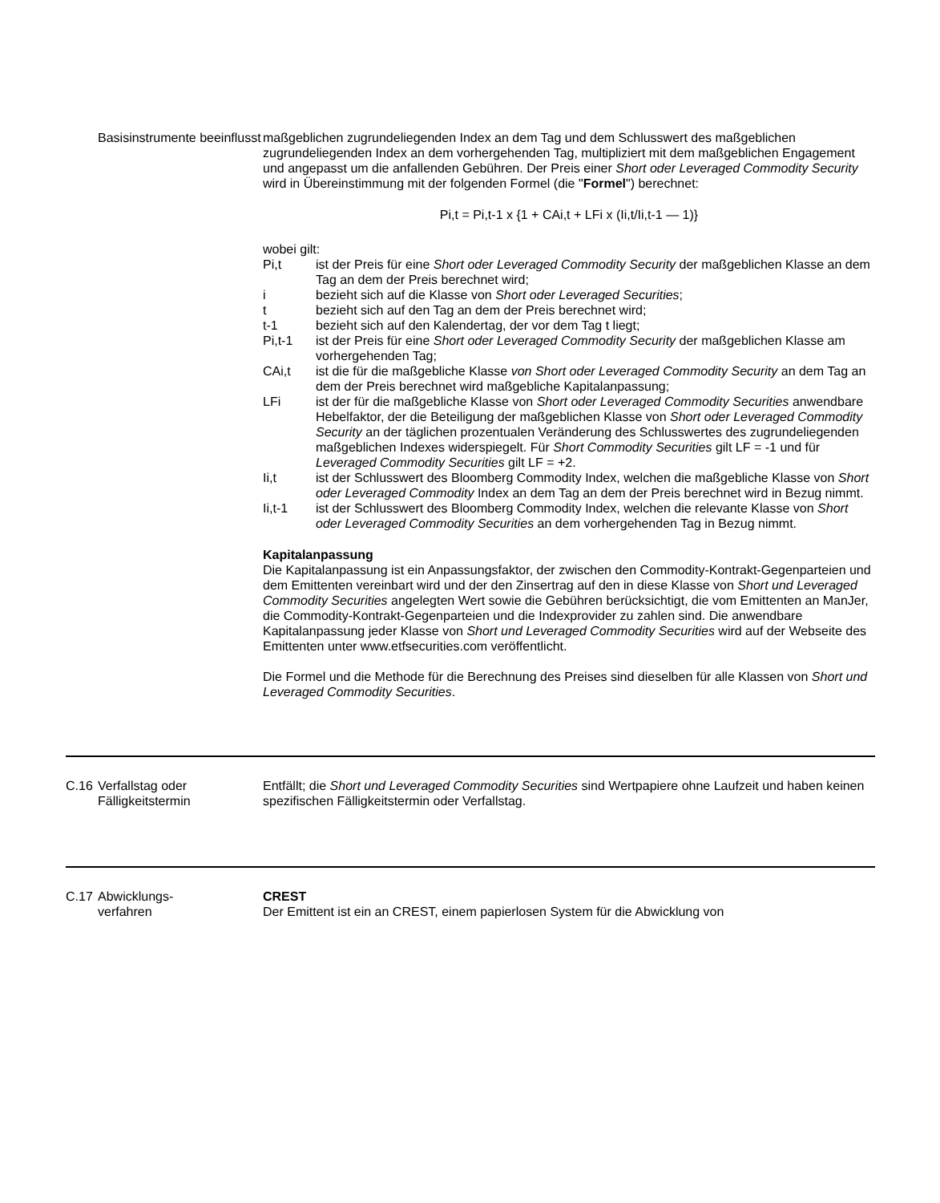| | Basisinstrumente beeinflusst | maßgeblichen zugrundeliegenden Index an dem Tag und dem Schlusswert des maßgeblichen zugrundeliegenden Index an dem vorhergehenden Tag, multipliziert mit dem maßgeblichen Engagement und angepasst um die anfallenden Gebühren. Der Preis einer Short oder Leveraged Commodity Security wird in Übereinstimmung mit der folgenden Formel (die " Formel ") berechnet: Pi,t = Pi,t-1 x {1 + CAi,t + LFi x (Ii,t/Ii,t-1 — 1)} wobei gilt: / Pi,t / ist der Preis für eine Short oder Leveraged Commodity Security der maßgeblichen Klasse an dem Tag an dem der Preis berechnet wird; / / i / bezieht sich auf die Klasse von Short oder Leveraged Securities ; / / t / bezieht sich auf den Tag an dem der Preis berechnet wird; / / t-1 / bezieht sich auf den Kalendertag, der vor dem Tag t liegt; / / Pi,t-1 / ist der Preis für eine Short oder Leveraged Commodity Security der maßgeblichen Klasse am vorhergehenden Tag; / / CAi,t / ist die für die maßgebliche Klasse von Short oder Leveraged Commodity Security an dem Tag an dem der Preis berechnet wird maßgebliche Kapitalanpassung; / / LFi / ist der für die maßgebliche Klasse von Short oder Leveraged Commodity Securities anwendbare Hebelfaktor, der die Beteiligung der maßgeblichen Klasse von Short oder Leveraged Commodity Security an der täglichen prozentualen Veränderung des Schlusswertes des zugrundeliegenden maßgeblichen Indexes widerspiegelt. Für Short Commodity Securities gilt LF = -1 und für Leveraged Commodity Securities gilt LF = +2. / / Ii,t / ist der Schlusswert des Bloomberg Commodity Index, welchen die maßgebliche Klasse von Short oder Leveraged Commodity Index an dem Tag an dem der Preis berechnet wird in Bezug nimmt. / / Ii,t-1 / ist der Schlusswert des Bloomberg Commodity Index, welchen die relevante Klasse von Short oder Leveraged Commodity Securities an dem vorhergehenden Tag in Bezug nimmt. / Kapitalanpassung Die Kapitalanpassung ist ein Anpassungsfaktor, der zwischen den Commodity-Kontrakt-Gegenparteien und dem Emittenten vereinbart wird und der den Zinsertrag auf den in diese Klasse von Short und Leveraged Commodity Securities angelegten Wert sowie die Gebühren berücksichtigt, die vom Emittenten an ManJer, die Commodity-Kontrakt-Gegenparteien und die Indexprovider zu zahlen sind. Die anwendbare Kapitalanpassung jeder Klasse von Short und Leveraged Commodity Securities wird auf der Webseite des Emittenten unter www.etfsecurities.com veröffentlicht. Die Formel und die Methode für die Berechnung des Preises sind dieselben für alle Klassen von Short und Leveraged Commodity Securities . |
| C.16 | Verfallstag oder Fälligkeitstermin | Entfällt; die Short und Leveraged Commodity Securities sind Wertpapiere ohne Laufzeit und haben keinen spezifischen Fälligkeitstermin oder Verfallstag. |
| C.17 | Abwicklungs- verfahren | CREST Der Emittent ist ein an CREST, einem papierlosen System für die Abwicklung von |